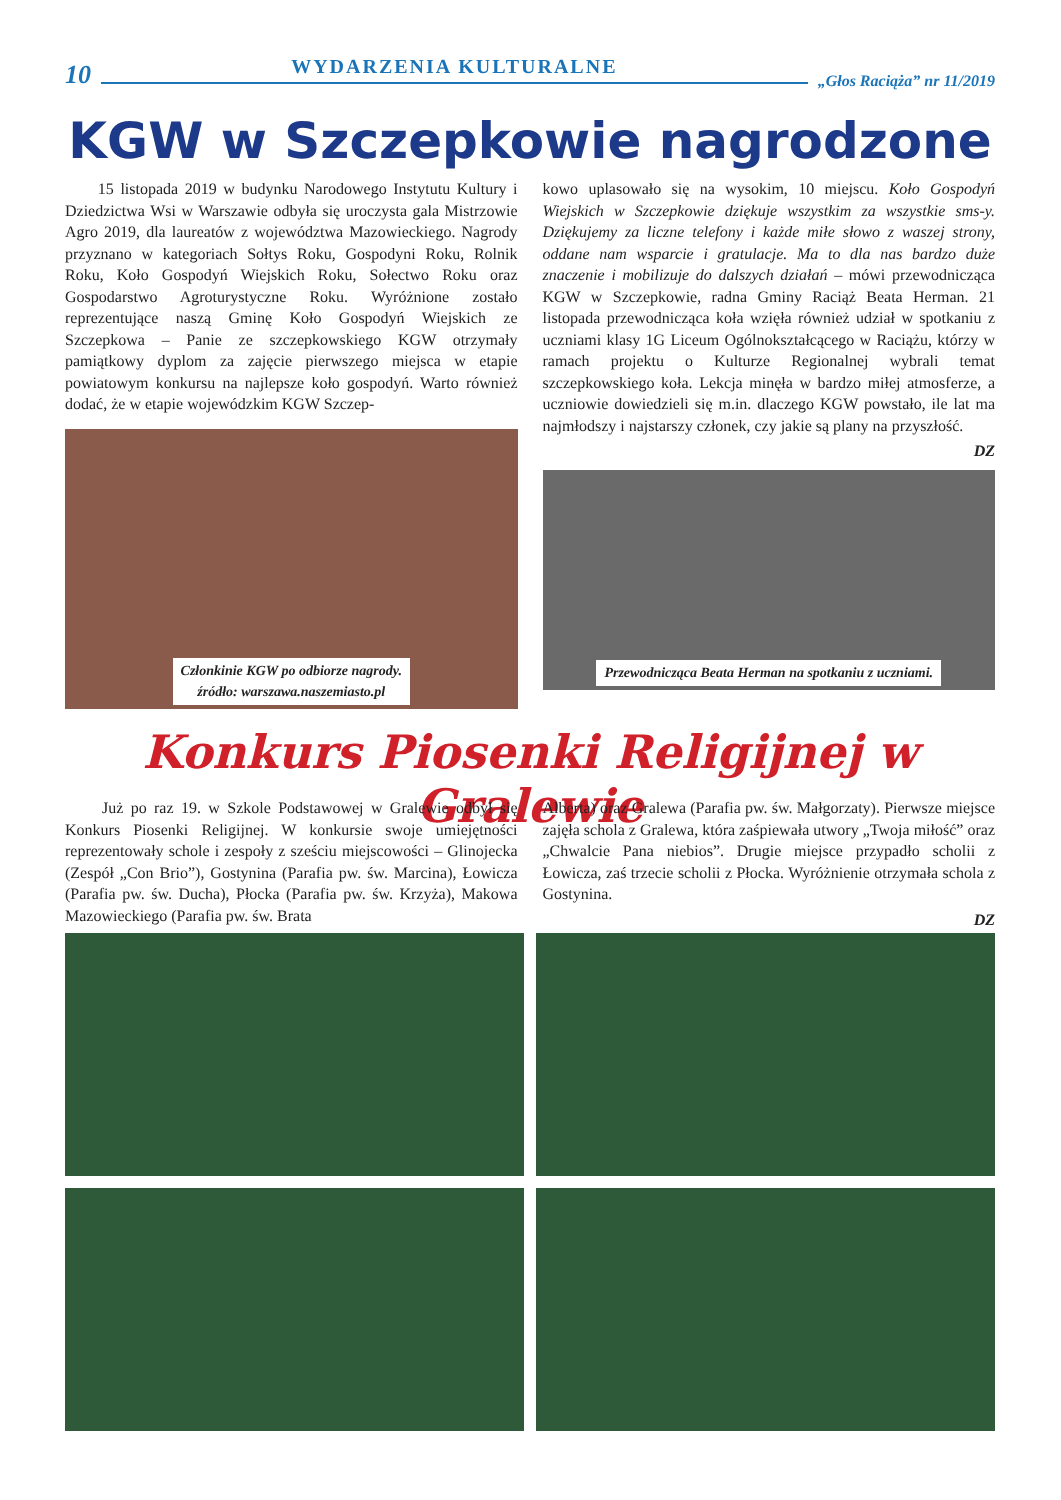10 WYDARZENIA KULTURALNE „Głos Raciąża” nr 11/2019
KGW w Szczepkowie nagrodzone
15 listopada 2019 w budynku Narodowego Instytutu Kultury i Dziedzictwa Wsi w Warszawie odbyła się uroczysta gala Mistrzowie Agro 2019, dla laureatów z województwa Mazowieckiego. Nagrody przyznano w kategoriach Sołtys Roku, Gospodyni Roku, Rolnik Roku, Koło Gospodyń Wiejskich Roku, Sołectwo Roku oraz Gospodarstwo Agroturystyczne Roku. Wyróżnione zostało reprezentujące naszą Gminę Koło Gospodyń Wiejskich ze Szczepkowa – Panie ze szczepkowskiego KGW otrzymały pamiątkowy dyplom za zajęcie pierwszego miejsca w etapie powiatowym konkursu na najlepsze koło gospodyń. Warto również dodać, że w etapie wojewódzkim KGW Szczep-
Członkinie KGW po odbiorze nagrody.
źródło: warszawa.naszemiasto.pl
kowo uplasowało się na wysokim, 10 miejscu. Koło Gospodyń Wiejskich w Szczepkowie dziękuje wszystkim za wszystkie sms-y. Dziękujemy za liczne telefony i każde miłe słowo z waszej strony, oddane nam wsparcie i gratulacje. Ma to dla nas bardzo duże znaczenie i mobilizuje do dalszych działań – mówi przewodnicząca KGW w Szczepkowie, radna Gminy Raciąż Beata Herman. 21 listopada przewodnicząca koła wzięła również udział w spotkaniu z uczniami klasy 1G Liceum Ogólnokształcącego w Raciążu, którzy w ramach projektu o Kulturze Regionalnej wybrali temat szczepkowskiego koła. Lekcja minęła w bardzo miłej atmosferze, a uczniowie dowiedzieli się m.in. dlaczego KGW powstało, ile lat ma najmłodszy i najstarszy członek, czy jakie są plany na przyszłość.
DZ
Przewodnicząca Beata Herman na spotkaniu z uczniami.
Konkurs Piosenki Religijnej w Gralewie
Już po raz 19. w Szkole Podstawowej w Gralewie odbył się Konkurs Piosenki Religijnej. W konkursie swoje umiejętności reprezentowały schole i zespoły z sześciu miejscowości – Glinojecka (Zespół „Con Brio”), Gostynina (Parafia pw. św. Marcina), Łowicza (Parafia pw. św. Ducha), Płocka (Parafia pw. św. Krzyża), Makowa Mazowieckiego (Parafia pw. św. Brata
Alberta) oraz Gralewa (Parafia pw. św. Małgorzaty). Pierwsze miejsce zajęła schola z Gralewa, która zaśpiewała utwory „Twoja miłość” oraz „Chwalcie Pana niebios”. Drugie miejsce przypadło scholii z Łowicza, zaś trzecie scholii z Płocka. Wyróżnienie otrzymała schola z Gostynina.
DZ